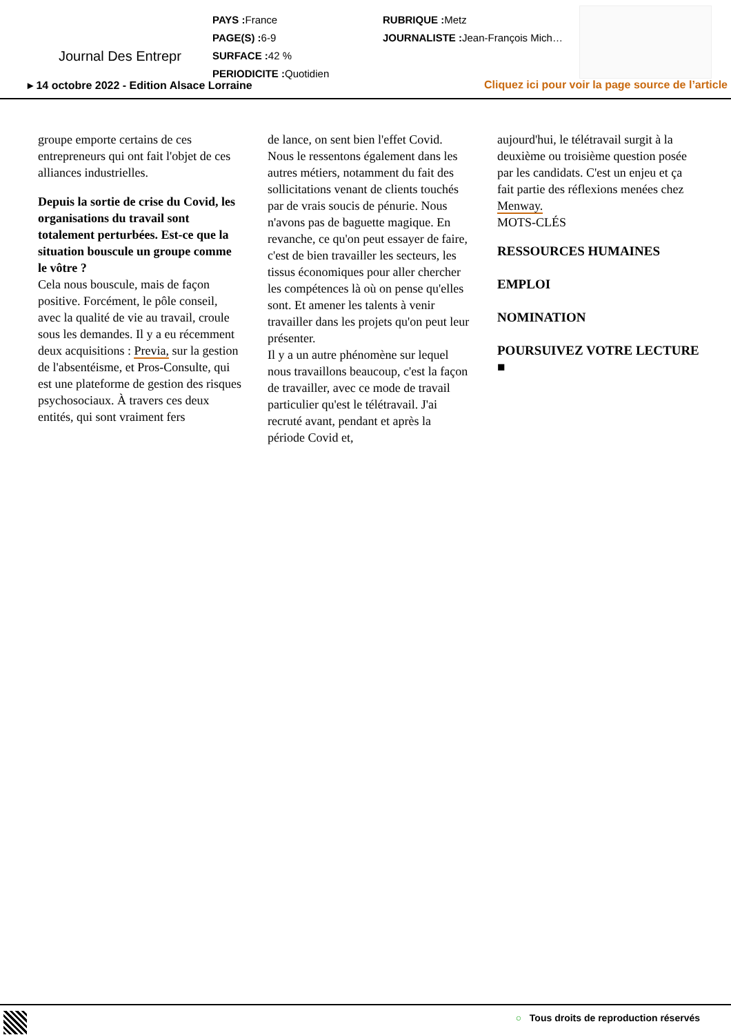Journal Des Entrepr
PAYS : France
PAGE(S) : 6-9
SURFACE : 42 %
PERIODICITE : Quotidien
RUBRIQUE : Metz
JOURNALISTE : Jean-François Mich…
▸ 14 octobre 2022 - Edition Alsace Lorraine
Cliquez ici pour voir la page source de l’article
groupe emporte certains de ces entrepreneurs qui ont fait l'objet de ces alliances industrielles.
Depuis la sortie de crise du Covid, les organisations du travail sont totalement perturbées. Est-ce que la situation bouscule un groupe comme le vôtre ?
Cela nous bouscule, mais de façon positive. Forcément, le pôle conseil, avec la qualité de vie au travail, croule sous les demandes. Il y a eu récemment deux acquisitions : Previa, sur la gestion de l'absentéisme, et Pros-Consulte, qui est une plateforme de gestion des risques psychosociaux. À travers ces deux entités, qui sont vraiment fers
de lance, on sent bien l'effet Covid. Nous le ressentons également dans les autres métiers, notamment du fait des sollicitations venant de clients touchés par de vrais soucis de pénurie. Nous n'avons pas de baguette magique. En revanche, ce qu'on peut essayer de faire, c'est de bien travailler les secteurs, les tissus économiques pour aller chercher les compétences là où on pense qu'elles sont. Et amener les talents à venir travailler dans les projets qu'on peut leur présenter.
Il y a un autre phénomène sur lequel nous travaillons beaucoup, c'est la façon de travailler, avec ce mode de travail particulier qu'est le télétravail. J'ai recruté avant, pendant et après la période Covid et,
aujourd'hui, le télétravail surgit à la deuxième ou troisième question posée par les candidats. C'est un enjeu et ça fait partie des réflexions menées chez Menway.
MOTS-CLÉS
RESSOURCES HUMAINES
EMPLOI
NOMINATION
POURSUIVEZ VOTRE LECTURE ■
○ Tous droits de reproduction réservés